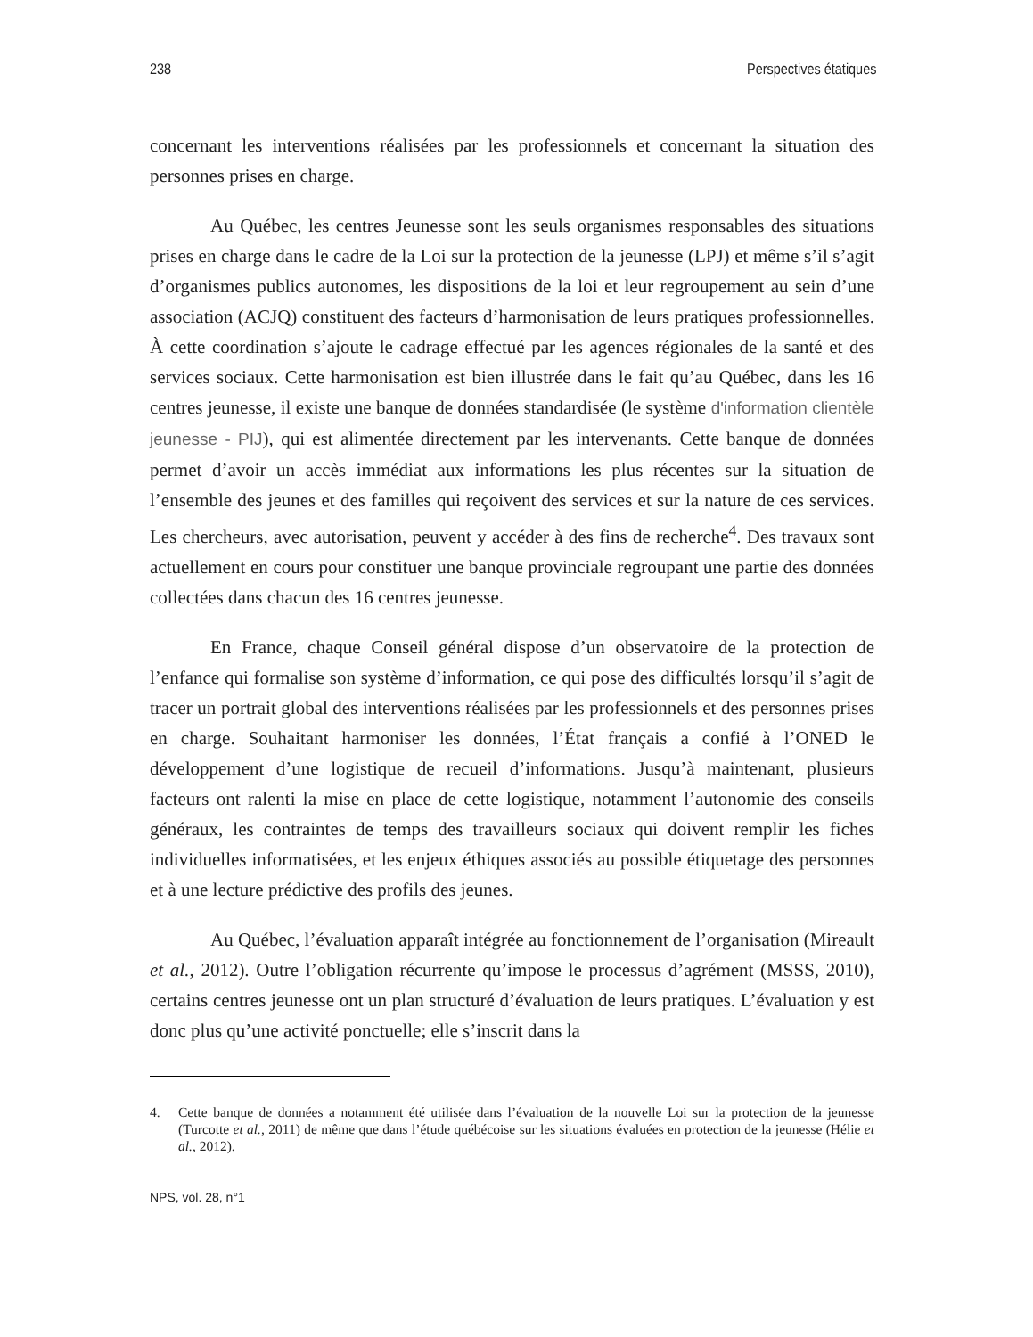238 Perspectives étatiques
concernant les interventions réalisées par les professionnels et concernant la situation des personnes prises en charge.
Au Québec, les centres Jeunesse sont les seuls organismes responsables des situations prises en charge dans le cadre de la Loi sur la protection de la jeunesse (LPJ) et même s’il s’agit d’organismes publics autonomes, les dispositions de la loi et leur regroupement au sein d’une association (ACJQ) constituent des facteurs d’harmonisation de leurs pratiques professionnelles. À cette coordination s’ajoute le cadrage effectué par les agences régionales de la santé et des services sociaux. Cette harmonisation est bien illustrée dans le fait qu’au Québec, dans les 16 centres jeunesse, il existe une banque de données standardisée (le système d'information clientèle jeunesse - PIJ), qui est alimentée directement par les intervenants. Cette banque de données permet d’avoir un accès immédiat aux informations les plus récentes sur la situation de l’ensemble des jeunes et des familles qui reçoivent des services et sur la nature de ces services. Les chercheurs, avec autorisation, peuvent y accéder à des fins de recherche<sup>4</sup>. Des travaux sont actuellement en cours pour constituer une banque provinciale regroupant une partie des données collectées dans chacun des 16 centres jeunesse.
En France, chaque Conseil général dispose d’un observatoire de la protection de l’enfance qui formalise son système d’information, ce qui pose des difficultés lorsqu’il s’agit de tracer un portrait global des interventions réalisées par les professionnels et des personnes prises en charge. Souhaitant harmoniser les données, l’État français a confié à l’ONED le développement d’une logistique de recueil d’informations. Jusqu’à maintenant, plusieurs facteurs ont ralenti la mise en place de cette logistique, notamment l’autonomie des conseils généraux, les contraintes de temps des travailleurs sociaux qui doivent remplir les fiches individuelles informatisées, et les enjeux éthiques associés au possible étiquetage des personnes et à une lecture prédictive des profils des jeunes.
Au Québec, l’évaluation apparaît intégrée au fonctionnement de l’organisation (Mireault et al., 2012). Outre l’obligation récurrente qu’impose le processus d’agrément (MSSS, 2010), certains centres jeunesse ont un plan structuré d’évaluation de leurs pratiques. L’évaluation y est donc plus qu’une activité ponctuelle; elle s’inscrit dans la
4. Cette banque de données a notamment été utilisée dans l’évaluation de la nouvelle Loi sur la protection de la jeunesse (Turcotte et al., 2011) de même que dans l’étude québécoise sur les situations évaluées en protection de la jeunesse (Hélie et al., 2012).
NPS, vol. 28, n°1